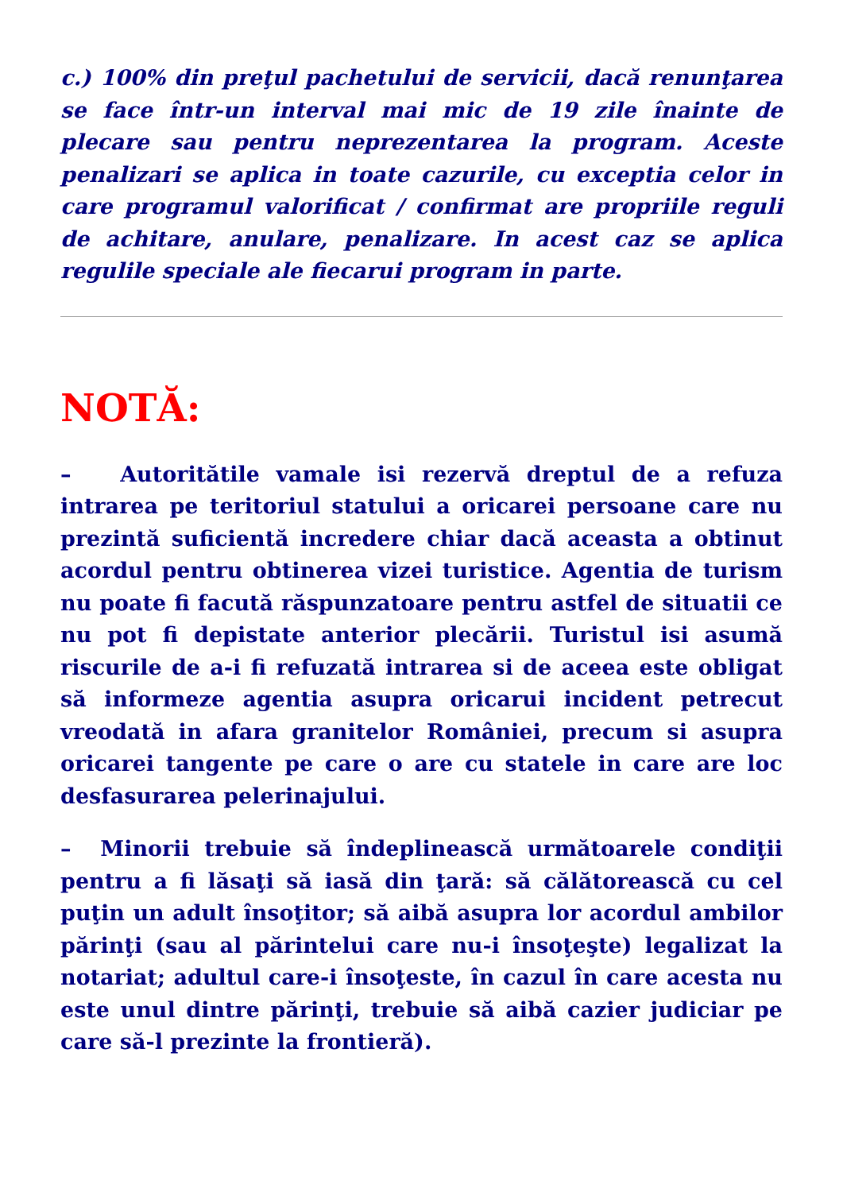c.) 100% din preţul pachetului de servicii, dacă renunţarea se face într-un interval mai mic de 19 zile înainte de plecare sau pentru neprezentarea la program. Aceste penalizari se aplica in toate cazurile, cu exceptia celor in care programul valorificat / confirmat are propriile reguli de achitare, anulare, penalizare. In acest caz se aplica regulile speciale ale fiecarui program in parte.
NOTĂ:
– Autoritătile vamale isi rezervă dreptul de a refuza intrarea pe teritoriul statului a oricarei persoane care nu prezintă suficientă incredere chiar dacă aceasta a obtinut acordul pentru obtinerea vizei turistice. Agentia de turism nu poate fi facută răspunzatoare pentru astfel de situatii ce nu pot fi depistate anterior plecării. Turistul isi asumă riscurile de a-i fi refuzată intrarea si de aceea este obligat să informeze agentia asupra oricarui incident petrecut vreodată in afara granitelor României, precum si asupra oricarei tangente pe care o are cu statele in care are loc desfasurarea pelerinajului.
– Minorii trebuie să îndeplinească următoarele condiţii pentru a fi lăsaţi să iasă din ţară: să călătorească cu cel puţin un adult însoţitor; să aibă asupra lor acordul ambilor părinţi (sau al părintelui care nu-i însoţeşte) legalizat la notariat; adultul care-i însoţeste, în cazul în care acesta nu este unul dintre părinţi, trebuie să aibă cazier judiciar pe care să-l prezinte la frontieră).